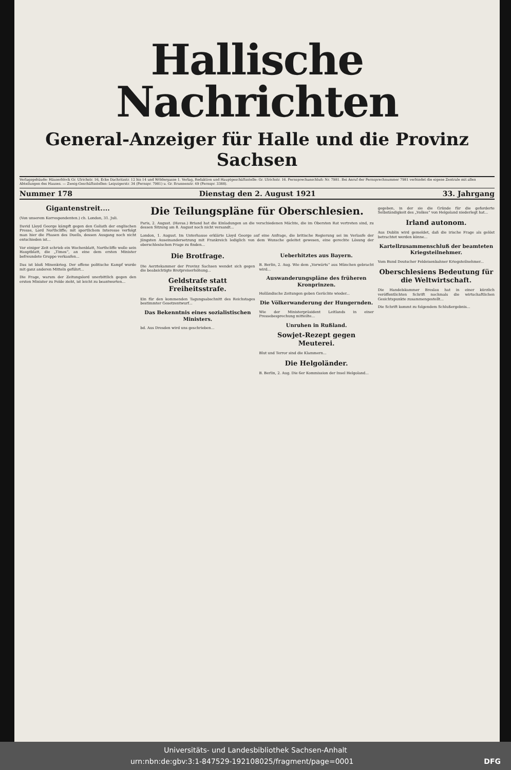Hallische Nachrichten
General-Anzeiger für Halle und die Provinz Sachsen
Verlagsgebäude: Häuserblock Gr. Ulrichstr. 16, Ecke Dachritzstr. 12 bis 14 und Wöldergasse 1. Verlag, Redaktion und Hauptgeschäftsstelle: Gr. Ulrichstr. 16. Fernsprechanschluß: Nr. 7981. Bei Anruf der Fernsprechnummer 7981 verbindet die eigene Zentrale mit allen Abteilungen des Hauses. — Zweig-Geschäftsstellen: Leipzigerstr. 34 (Fernspr. 7981) u. Gr. Brunnenstr. 49 (Fernspr. 3388).
Nummer 178 Dienstag den 2. August 1921 33. Jahrgang
Gigantenstreit....
(Von unserem Korrespondenten.) ch. London, 31. Juli.
David Lloyd George kämpft gegen den Goliath der englischen Presse, Lord Northcliffe; mit sportlichem Interesse verfolgt man hier die Phasen des Duells, dessen Ausgang noch nicht entschieden ist...
Vor einiger Zeit schrieb ein Wochenblatt, Northcliffe wolle sein Hauptblatt, die „Times“, an eine dem ersten Minister befreundete Gruppe verkaufen...
Das ist bloß Minenkrieg. Der offene politische Kampf wurde mit ganz anderen Mitteln geführt...
Die Frage, warum der Zeitungslord unerbittlich gegen den ersten Minister zu Felde zieht, ist leicht zu beantworten...
Die Teilungspläne für Oberschlesien.
Paris, 2. August. (Havas.) Briand hat die Einladungen an die verschiedenen Mächte, die im Obersten Rat vertreten sind, zu dessen Sitzung am 8. August noch nicht versandt...
London, 1. August. Im Unterhause erklärte Lloyd George auf eine Anfrage, die britische Regierung sei im Verlaufe der jüngsten Auseinandersetzung mit Frankreich lediglich von dem Wunsche geleitet gewesen, eine gerechte Lösung der oberschlesischen Frage zu finden...
Die Brotfrage.
Die Aerztekammer der Provinz Sachsen wendet sich gegen die beabsichtigte Brotpreiserhöhung...
Geldstrafe statt Freiheitsstrafe.
Ein für den kommenden Tagungsabschnitt des Reichstages bestimmter Gesetzentwurf...
Das Bekenntnis eines sozialistischen Ministers.
bd. Aus Dresden wird uns geschrieben...
Ueberhitztes aus Bayern.
B. Berlin, 2. Aug. Wie dem „Vorwärts“ aus München gebracht wird...
Auswanderungspläne des früheren Kronprinzen.
Holländische Zeitungen geben Gerüchte wieder...
Die Völkerwanderung der Hungernden.
Wie der Ministerpräsident Leitlands in einer Pressebesprechung mitteilte...
Unruhen in Rußland.
Sowjet-Rezept gegen Meuterei.
Blut und Terror sind die Klammern...
Die Helgoländer.
B. Berlin, 2. Aug. Die 6er Kommission der Insel Helgoland...
gegeben, in der sie die Gründe für die geforderte Selbständigkeit des „Volkes“ von Helgoland niederlegt hat...
Irland autonom.
Aus Dublin wird gemeldet, daß die irische Frage als gelöst betrachtet werden könne...
Kartellzusammenschluß der beamteten Kriegsteilnehmer.
Vom Bund Deutscher Feldeisenbahner Kriegsteilnehmer...
Oberschlesiens Bedeutung für die Weltwirtschaft.
Die Handelskammer Breslau hat in einer kürzlich veröffentlichten Schrift nochmals die wirtschaftlichen Gesichtspunkte zusammengestellt...
Die Schrift kommt zu folgendem Schlußergebnis...
Universitäts- und Landesbibliothek Sachsen-Anhalt
urn:nbn:de:gbv:3:1-847529-192108025/fragment/page=0001 DFG